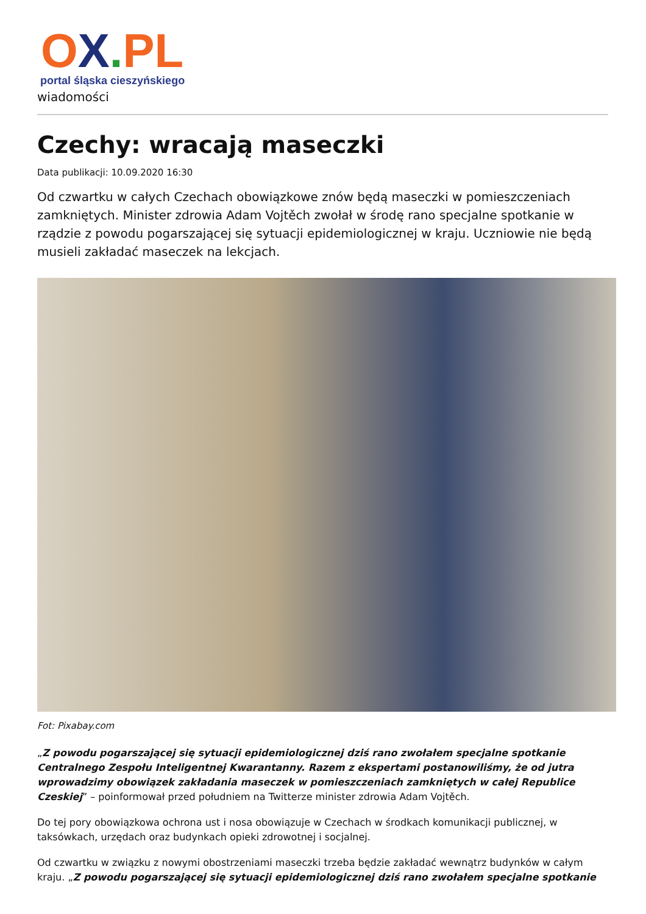OX. PL
portal śląska cieszyńskiego
wiadomości
Czechy: wracają maseczki
Data publikacji: 10.09.2020 16:30
Od czwartku w całych Czechach obowiązkowe znów będą maseczki w pomieszczeniach zamkniętych. Minister zdrowia Adam Vojtěch zwołał w środę rano specjalne spotkanie w rządzie z powodu pogarszającej się sytuacji epidemiologicznej w kraju. Uczniowie nie będą musieli zakładać maseczek na lekcjach.
Fot: Pixabay.com
„Z powodu pogarszającej się sytuacji epidemiologicznej dziś rano zwołałem specjalne spotkanie Centralnego Zespołu Inteligentnej Kwarantanny. Razem z ekspertami postanowiliśmy, że od jutra wprowadzimy obowiązek zakładania maseczek w pomieszczeniach zamkniętych w całej Republice Czeskiej” – poinformował przed południem na Twitterze minister zdrowia Adam Vojtěch.
Do tej pory obowiązkowa ochrona ust i nosa obowiązuje w Czechach w środkach komunikacji publicznej, w taksówkach, urzędach oraz budynkach opieki zdrowotnej i socjalnej.
Od czwartku w związku z nowymi obostrzeniami maseczki trzeba będzie zakładać wewnątrz budynków w całym kraju. „Z powodu pogarszającej się sytuacji epidemiologicznej dziś rano zwołałem specjalne spotkanie